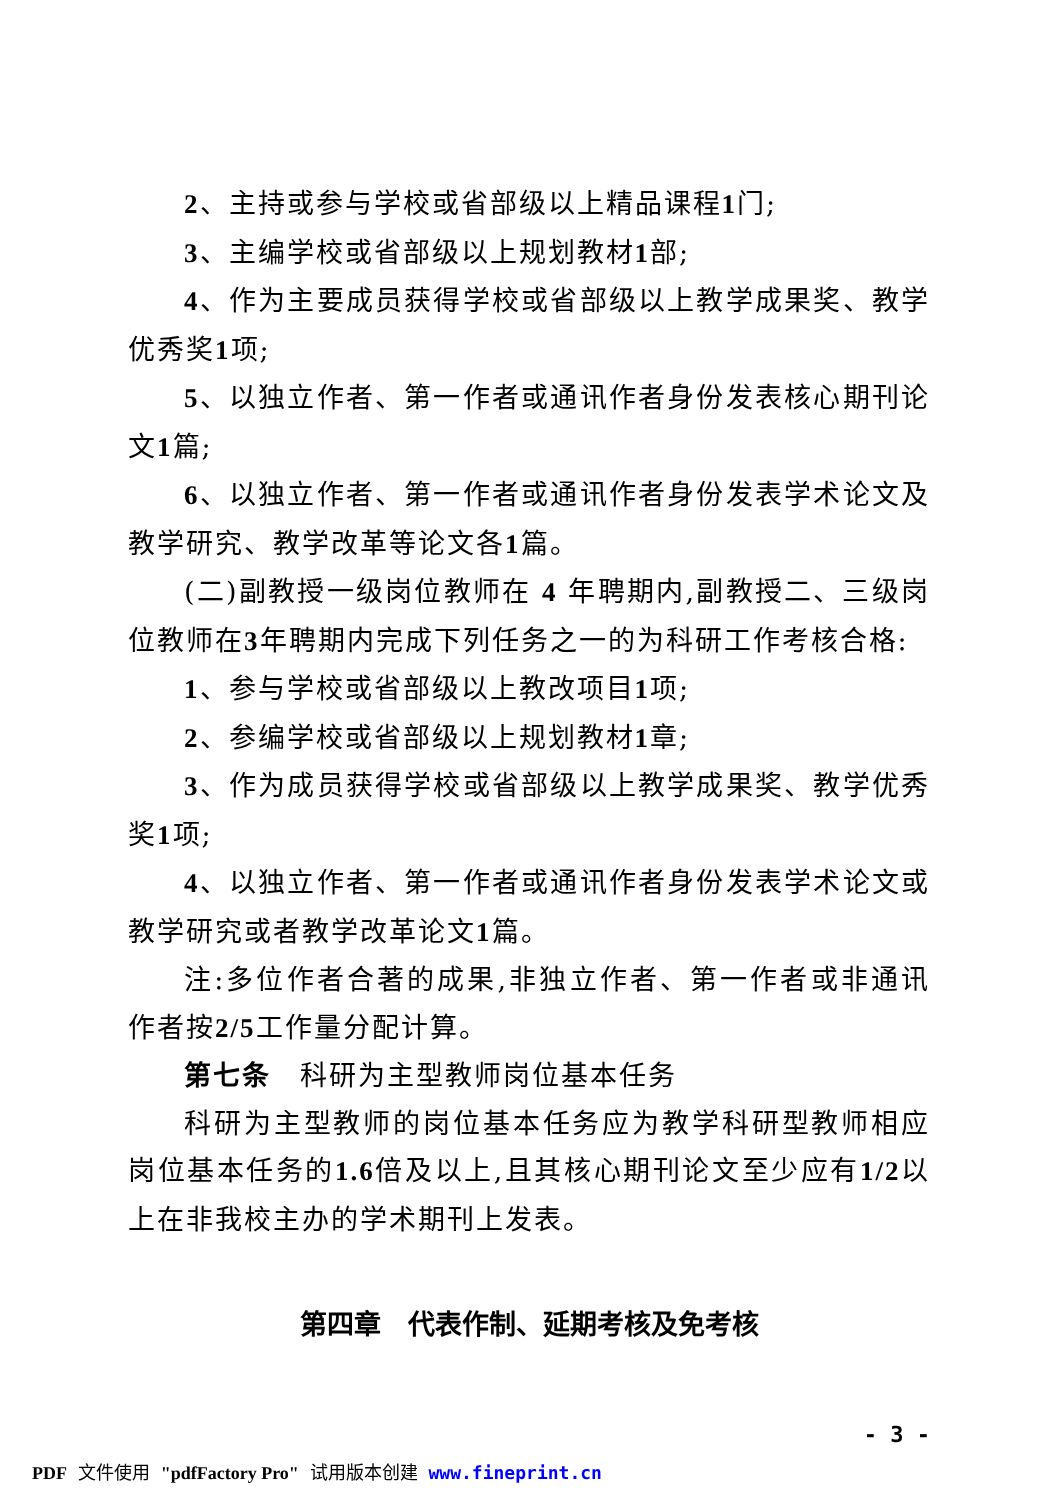2、主持或参与学校或省部级以上精品课程1门;
3、主编学校或省部级以上规划教材1部;
4、作为主要成员获得学校或省部级以上教学成果奖、教学优秀奖1项;
5、以独立作者、第一作者或通讯作者身份发表核心期刊论文1篇;
6、以独立作者、第一作者或通讯作者身份发表学术论文及教学研究、教学改革等论文各1篇。
(二)副教授一级岗位教师在 4 年聘期内,副教授二、三级岗位教师在3年聘期内完成下列任务之一的为科研工作考核合格:
1、参与学校或省部级以上教改项目1项;
2、参编学校或省部级以上规划教材1章;
3、作为成员获得学校或省部级以上教学成果奖、教学优秀奖1项;
4、以独立作者、第一作者或通讯作者身份发表学术论文或教学研究或者教学改革论文1篇。
注:多位作者合著的成果,非独立作者、第一作者或非通讯作者按2/5工作量分配计算。
第七条　科研为主型教师岗位基本任务
科研为主型教师的岗位基本任务应为教学科研型教师相应岗位基本任务的1.6倍及以上,且其核心期刊论文至少应有1/2以上在非我校主办的学术期刊上发表。
第四章　代表作制、延期考核及免考核
- 3 -
PDF 文件使用 "pdfFactory Pro" 试用版本创建 www.fineprint.cn